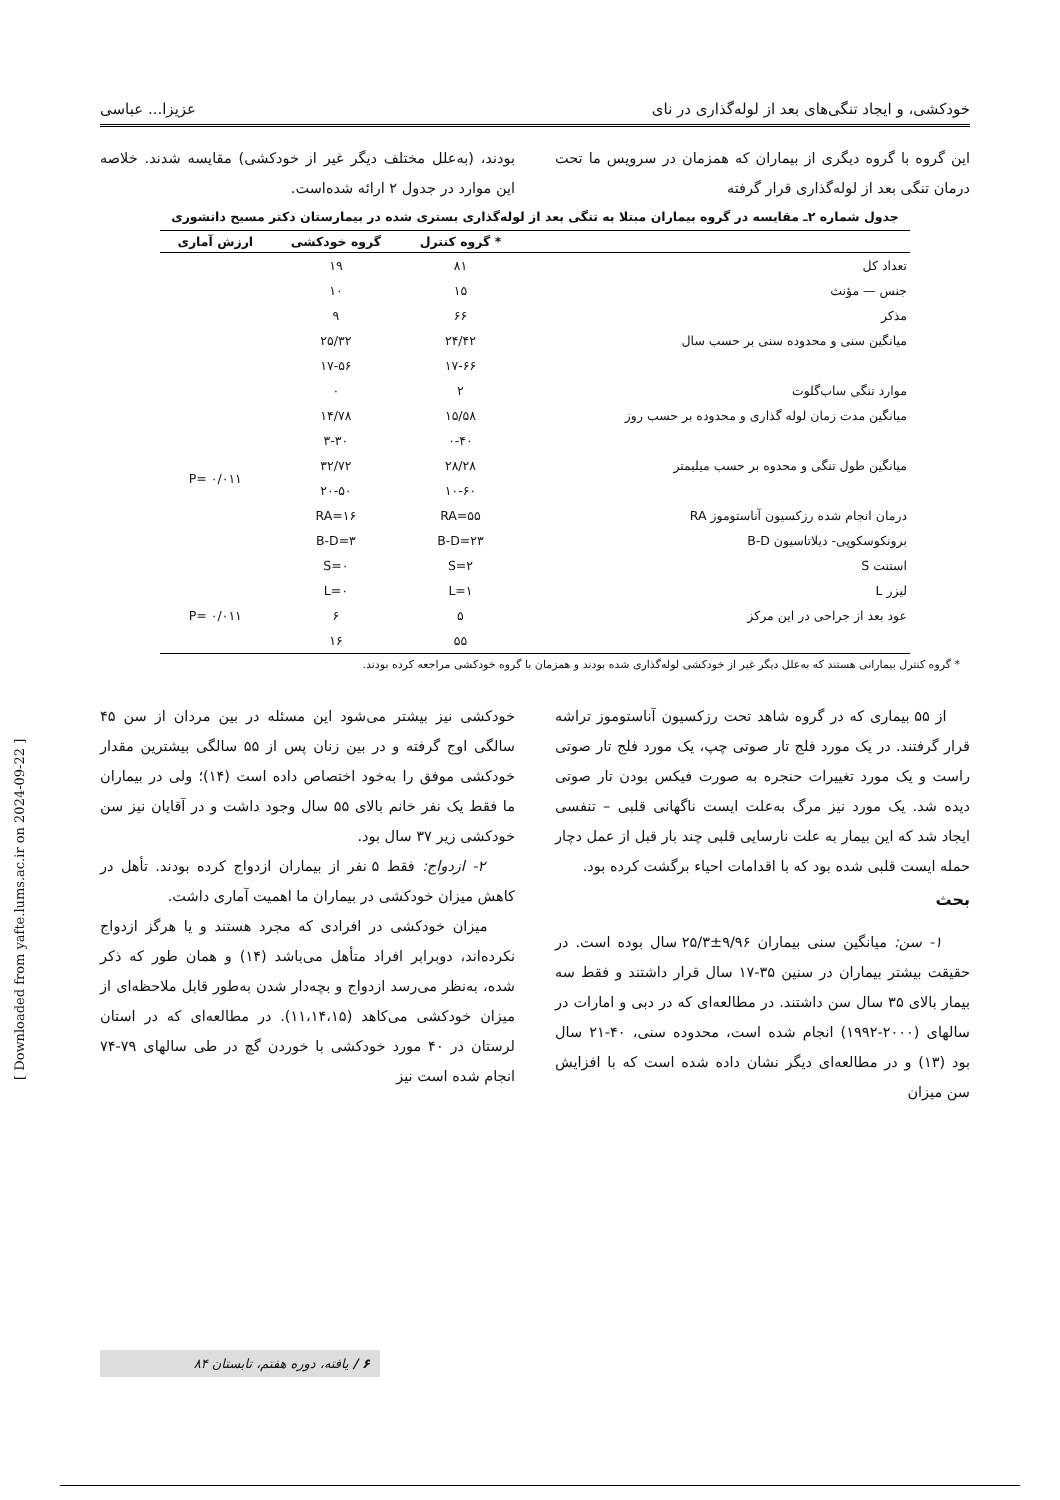خودکشی، و ایجاد تنگی‌های بعد از لوله‌گذاری در نای عزیزا... عباسی
این گروه با گروه دیگری از بیماران که همزمان در سرویس ما تحت درمان تنگی بعد از لوله‌گذاری قرار گرفته
بودند، (به‌علل مختلف دیگر غیر از خودکشی) مقایسه شدند. خلاصه این موارد در جدول ۲ ارائه شده‌است.
جدول شماره ۲ـ مقایسه در گروه بیماران مبتلا به تنگی بعد از لوله‌گذاری بستری شده در بیمارستان دکتر مسیح دانشوری
| | * گروه کنترل | گروه خودکشی | ارزش آماری |
| --- | --- | --- | --- |
| تعداد کل | ۸۱ | ۱۹ | |
| جنس — مؤنث | ۱۵ | ۱۰ | |
| مذکر | ۶۶ | ۹ | |
| میانگین سنی و محدوده سنی بر حسب سال | ۲۴/۴۲ | ۲۵/۳۲ | |
| | ۱۷-۶۶ | ۱۷-۵۶ | |
| موارد تنگی ساب‌گلوت | ۲ | ۰ | |
| میانگین مدت زمان لوله گذاری و محدوده بر حسب روز | ۱۵/۵۸ | ۱۴/۷۸ | |
| | ۰-۴۰ | ۳-۳۰ | |
| میانگین طول تنگی و محدوه بر حسب میلیمتر | ۲۸/۲۸ | ۳۲/۷۲ | P= ۰/۰۱۱ |
| | ۱۰-۶۰ | ۲۰-۵۰ | |
| درمان انجام شده رزکسیون آناستوموز RA | RA=۵۵ | RA=۱۶ | |
| برونکوسکوپی- دیلاتاسیون B-D | B-D=۲۳ | B-D=۳ | |
| استنت S | S=۲ | S=۰ | |
| لیزر L | L=۱ | L=۰ | |
| عود بعد از جراحی در این مرکز | ۵ | ۶ | P= ۰/۰۱۱ |
| | ۵۵ | ۱۶ | |
* گروه کنترل بیمارانی هستند که به‌علل دیگر غیر از خودکشی لوله‌گذاری شده بودند و همزمان با گروه خودکشی مراجعه کرده بودند.
از ۵۵ بیماری که در گروه شاهد تحت رزکسیون آناستوموز تراشه قرار گرفتند. در یک مورد فلج تار صوتی چپ، یک مورد فلج تار صوتی راست و یک مورد تغییرات حنجره به صورت فیکس بودن تار صوتی دیده شد. یک مورد نیز مرگ به‌علت ایست ناگهانی قلبی – تنفسی ایجاد شد که این بیمار به علت نارسایی قلبی چند بار قبل از عمل دچار حمله ایست قلبی شده بود که با اقدامات احیاء برگشت کرده بود.
بحث
۱- سن: میانگین سنی بیماران ۹/۹۶±۲۵/۳ سال بوده است. در حقیقت بیشتر بیماران در سنین ۳۵-۱۷ سال قرار داشتند و فقط سه بیمار بالای ۳۵ سال سن داشتند. در مطالعه‌ای که در دبی و امارات در سالهای (۲۰۰۰-۱۹۹۲) انجام شده است، محدوده سنی، ۴۰-۲۱ سال بود (۱۳) و در مطالعه‌ای دیگر نشان داده شده است که با افزایش سن میزان
خودکشی نیز بیشتر می‌شود این مسئله در بین مردان از سن ۴۵ سالگی اوج گرفته و در بین زنان پس از ۵۵ سالگی بیشترین مقدار خودکشی موفق را به‌خود اختصاص داده است (۱۴)؛ ولی در بیماران ما فقط یک نفر خانم بالای ۵۵ سال وجود داشت و در آقایان نیز سن خودکشی زیر ۳۷ سال بود.
۲- ازدواج: فقط ۵ نفر از بیماران ازدواج کرده بودند. تأهل در کاهش میزان خودکشی در بیماران ما اهمیت آماری داشت.
میزان خودکشی در افرادی که مجرد هستند و یا هرگز ازدواج نکرده‌اند، دوبرابر افراد متأهل می‌باشد (۱۴) و همان طور که ذکر شده، به‌نظر می‌رسد ازدواج و بچه‌دار شدن به‌طور قابل ملاحظه‌ای از میزان خودکشی می‌کاهد (۱۱،۱۴،۱۵). در مطالعه‌ای که در استان لرستان در ۴۰ مورد خودکشی با خوردن گچ در طی سالهای ۷۹-۷۴ انجام شده است نیز
[ Downloaded from yafte.lums.ac.ir on 2024-09-22 ]
۶ / یافته، دوره هفتم، تابستان ۸۴